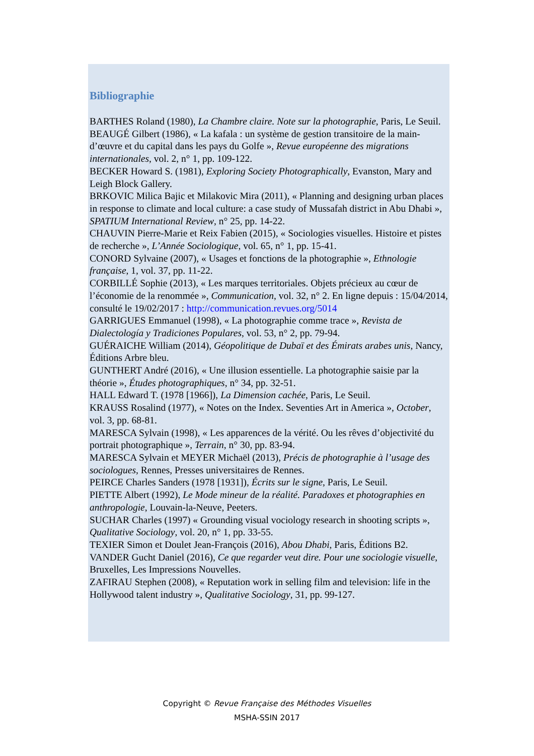Bibliographie
BARTHES Roland (1980), La Chambre claire. Note sur la photographie, Paris, Le Seuil.
BEAUGÉ Gilbert (1986), « La kafala : un système de gestion transitoire de la main-d’œuvre et du capital dans les pays du Golfe », Revue européenne des migrations internationales, vol. 2, n° 1, pp. 109-122.
BECKER Howard S. (1981), Exploring Society Photographically, Evanston, Mary and Leigh Block Gallery.
BRKOVIC Milica Bajic et Milakovic Mira (2011), « Planning and designing urban places in response to climate and local culture: a case study of Mussafah district in Abu Dhabi », SPATIUM International Review, n° 25, pp. 14-22.
CHAUVIN Pierre-Marie et Reix Fabien (2015), « Sociologies visuelles. Histoire et pistes de recherche », L’Année Sociologique, vol. 65, n° 1, pp. 15-41.
CONORD Sylvaine (2007), « Usages et fonctions de la photographie », Ethnologie française, 1, vol. 37, pp. 11-22.
CORBILLÉ Sophie (2013), « Les marques territoriales. Objets précieux au cœur de l’économie de la renommée », Communication, vol. 32, n° 2. En ligne depuis : 15/04/2014, consulté le 19/02/2017 : http://communication.revues.org/5014
GARRIGUES Emmanuel (1998), « La photographie comme trace », Revista de Dialectología y Tradiciones Populares, vol. 53, n° 2, pp. 79-94.
GUÉRAICHE William (2014), Géopolitique de Dubaï et des Émirats arabes unis, Nancy, Éditions Arbre bleu.
GUNTHERT André (2016), « Une illusion essentielle. La photographie saisie par la théorie », Études photographiques, n° 34, pp. 32-51.
HALL Edward T. (1978 [1966]), La Dimension cachée, Paris, Le Seuil.
KRAUSS Rosalind (1977), « Notes on the Index. Seventies Art in America », October, vol. 3, pp. 68-81.
MARESCA Sylvain (1998), « Les apparences de la vérité. Ou les rêves d’objectivité du portrait photographique », Terrain, n° 30, pp. 83-94.
MARESCA Sylvain et MEYER Michaël (2013), Précis de photographie à l’usage des sociologues, Rennes, Presses universitaires de Rennes.
PEIRCE Charles Sanders (1978 [1931]), Écrits sur le signe, Paris, Le Seuil.
PIETTE Albert (1992), Le Mode mineur de la réalité. Paradoxes et photographies en anthropologie, Louvain-la-Neuve, Peeters.
SUCHAR Charles (1997) « Grounding visual vociology research in shooting scripts », Qualitative Sociology, vol. 20, n° 1, pp. 33-55.
TEXIER Simon et Doulet Jean-François (2016), Abou Dhabi, Paris, Éditions B2.
VANDER Gucht Daniel (2016), Ce que regarder veut dire. Pour une sociologie visuelle, Bruxelles, Les Impressions Nouvelles.
ZAFIRAU Stephen (2008), « Reputation work in selling film and television: life in the Hollywood talent industry », Qualitative Sociology, 31, pp. 99-127.
Copyright © Revue Française des Méthodes Visuelles
MSHA-SSIN 2017